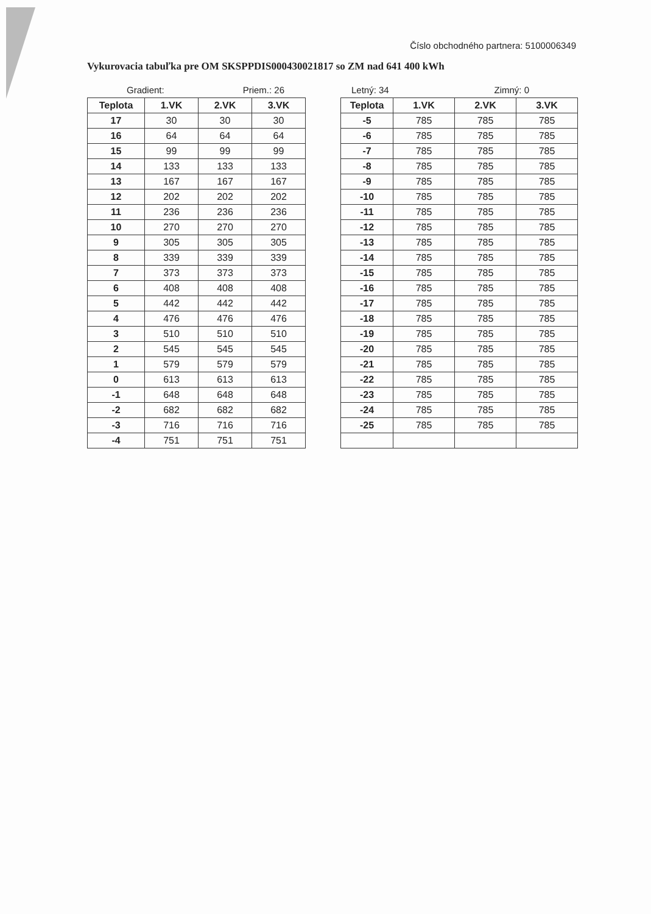Číslo obchodného partnera: 5100006349
Vykurovacia tabuľka pre OM SKSPPDIS000430021817 so ZM nad 641 400 kWh
Gradient: Priem.: 26
| Teplota | 1.VK | 2.VK | 3.VK |
| --- | --- | --- | --- |
| 17 | 30 | 30 | 30 |
| 16 | 64 | 64 | 64 |
| 15 | 99 | 99 | 99 |
| 14 | 133 | 133 | 133 |
| 13 | 167 | 167 | 167 |
| 12 | 202 | 202 | 202 |
| 11 | 236 | 236 | 236 |
| 10 | 270 | 270 | 270 |
| 9 | 305 | 305 | 305 |
| 8 | 339 | 339 | 339 |
| 7 | 373 | 373 | 373 |
| 6 | 408 | 408 | 408 |
| 5 | 442 | 442 | 442 |
| 4 | 476 | 476 | 476 |
| 3 | 510 | 510 | 510 |
| 2 | 545 | 545 | 545 |
| 1 | 579 | 579 | 579 |
| 0 | 613 | 613 | 613 |
| -1 | 648 | 648 | 648 |
| -2 | 682 | 682 | 682 |
| -3 | 716 | 716 | 716 |
| -4 | 751 | 751 | 751 |
Letný: 34 Zimný: 0
| Teplota | 1.VK | 2.VK | 3.VK |
| --- | --- | --- | --- |
| -5 | 785 | 785 | 785 |
| -6 | 785 | 785 | 785 |
| -7 | 785 | 785 | 785 |
| -8 | 785 | 785 | 785 |
| -9 | 785 | 785 | 785 |
| -10 | 785 | 785 | 785 |
| -11 | 785 | 785 | 785 |
| -12 | 785 | 785 | 785 |
| -13 | 785 | 785 | 785 |
| -14 | 785 | 785 | 785 |
| -15 | 785 | 785 | 785 |
| -16 | 785 | 785 | 785 |
| -17 | 785 | 785 | 785 |
| -18 | 785 | 785 | 785 |
| -19 | 785 | 785 | 785 |
| -20 | 785 | 785 | 785 |
| -21 | 785 | 785 | 785 |
| -22 | 785 | 785 | 785 |
| -23 | 785 | 785 | 785 |
| -24 | 785 | 785 | 785 |
| -25 | 785 | 785 | 785 |